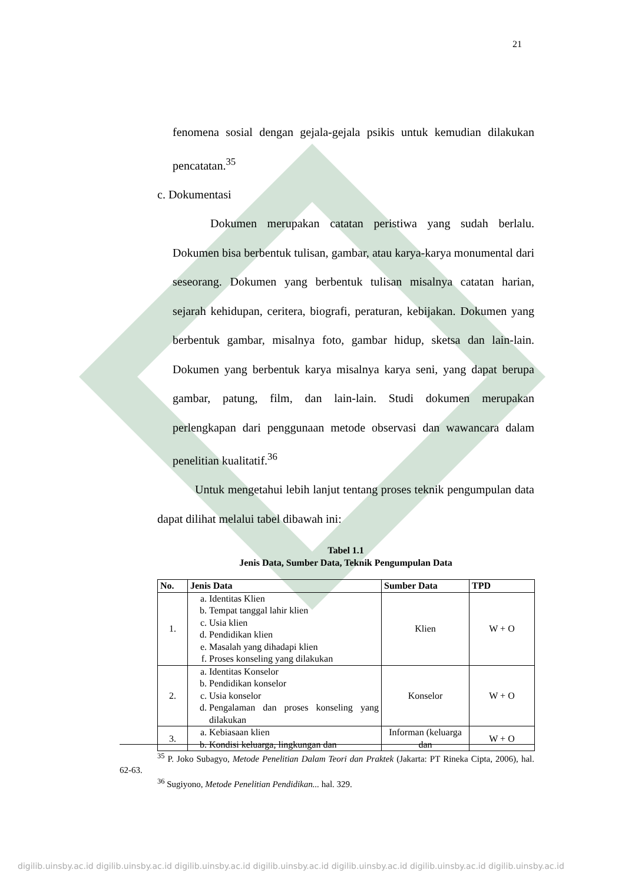21
fenomena sosial dengan gejala-gejala psikis untuk kemudian dilakukan pencatatan.<sup>35</sup>
c. Dokumentasi
Dokumen merupakan catatan peristiwa yang sudah berlalu. Dokumen bisa berbentuk tulisan, gambar, atau karya-karya monumental dari seseorang. Dokumen yang berbentuk tulisan misalnya catatan harian, sejarah kehidupan, ceritera, biografi, peraturan, kebijakan. Dokumen yang berbentuk gambar, misalnya foto, gambar hidup, sketsa dan lain-lain. Dokumen yang berbentuk karya misalnya karya seni, yang dapat berupa gambar, patung, film, dan lain-lain. Studi dokumen merupakan perlengkapan dari penggunaan metode observasi dan wawancara dalam penelitian kualitatif.<sup>36</sup>
Untuk mengetahui lebih lanjut tentang proses teknik pengumpulan data dapat dilihat melalui tabel dibawah ini:
Tabel 1.1
Jenis Data, Sumber Data, Teknik Pengumpulan Data
| No. | Jenis Data | Sumber Data | TPD |
| --- | --- | --- | --- |
| 1. | a. Identitas Klien b. Tempat tanggal lahir klien c. Usia klien d. Pendidikan klien e. Masalah yang dihadapi klien f. Proses konseling yang dilakukan | Klien | W + O |
| 2. | a. Identitas Konselor b. Pendidikan konselor c. Usia konselor d. Pengalaman dan proses konseling yang dilakukan | Konselor | W + O |
| 3. | a. Kebiasaan klien b. Kondisi keluarga, lingkungan dan | Informan (keluarga dan | W + O |
<sup>35</sup> P. Joko Subagyo, Metode Penelitian Dalam Teori dan Praktek (Jakarta: PT Rineka Cipta, 2006), hal. 62-63.
<sup>36</sup> Sugiyono, Metode Penelitian Pendidikan... hal. 329.
digilib.uinsby.ac.id digilib.uinsby.ac.id digilib.uinsby.ac.id digilib.uinsby.ac.id digilib.uinsby.ac.id digilib.uinsby.ac.id digilib.uinsby.ac.id